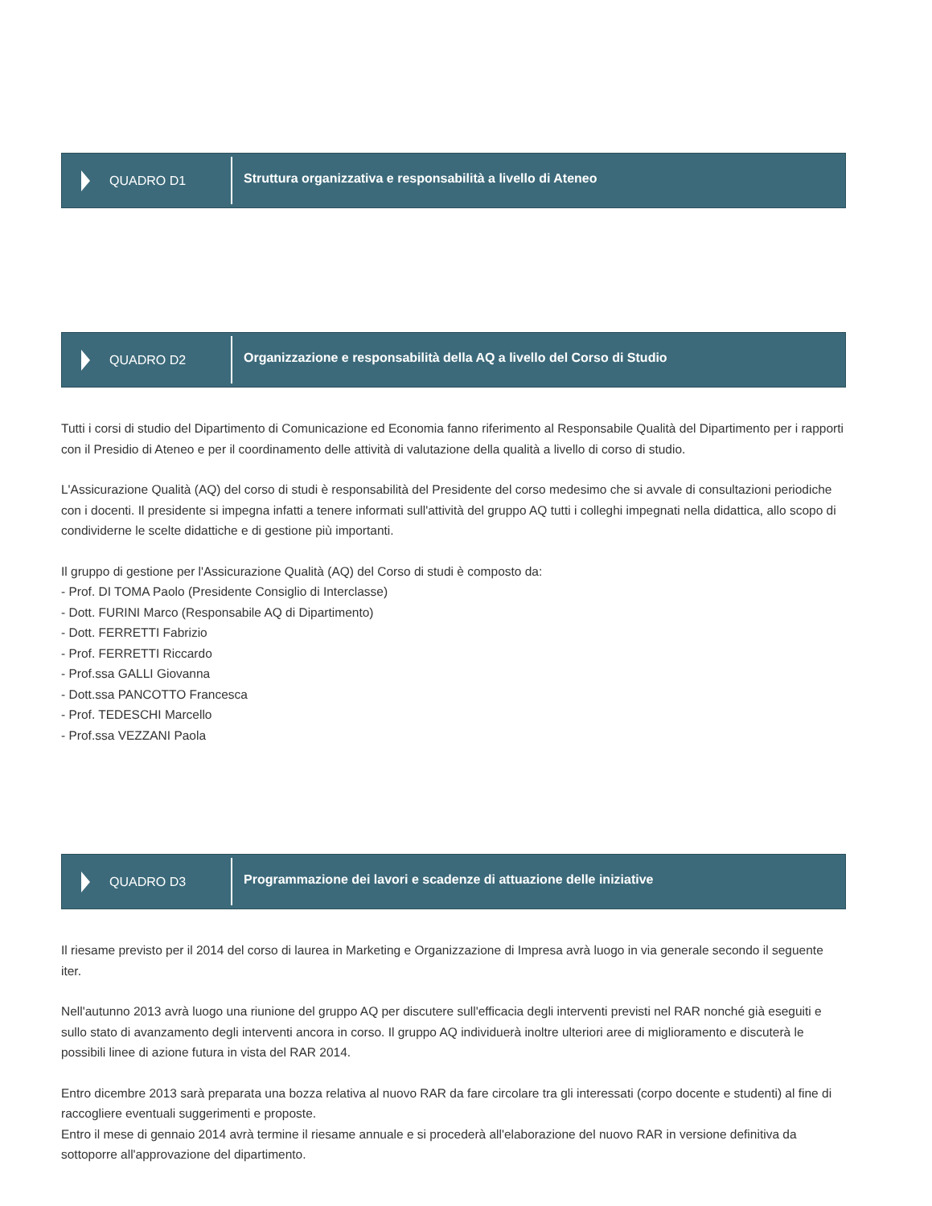QUADRO D1
Struttura organizzativa e responsabilità a livello di Ateneo
QUADRO D2
Organizzazione e responsabilità della AQ a livello del Corso di Studio
Tutti i corsi di studio del Dipartimento di Comunicazione ed Economia fanno riferimento al Responsabile Qualità del Dipartimento per i rapporti con il Presidio di Ateneo e per il coordinamento delle attività di valutazione della qualità a livello di corso di studio.
L'Assicurazione Qualità (AQ) del corso di studi è responsabilità del Presidente del corso medesimo che si avvale di consultazioni periodiche con i docenti. Il presidente si impegna infatti a tenere informati sull'attività del gruppo AQ tutti i colleghi impegnati nella didattica, allo scopo di condividerne le scelte didattiche e di gestione più importanti.
Il gruppo di gestione per l'Assicurazione Qualità (AQ) del Corso di studi è composto da:
- Prof. DI TOMA Paolo (Presidente Consiglio di Interclasse)
- Dott. FURINI Marco (Responsabile AQ di Dipartimento)
- Dott. FERRETTI Fabrizio
- Prof. FERRETTI Riccardo
- Prof.ssa GALLI Giovanna
- Dott.ssa PANCOTTO Francesca
- Prof. TEDESCHI Marcello
- Prof.ssa VEZZANI Paola
QUADRO D3
Programmazione dei lavori e scadenze di attuazione delle iniziative
Il riesame previsto per il 2014 del corso di laurea in Marketing e Organizzazione di Impresa avrà luogo in via generale secondo il seguente iter.
Nell'autunno 2013 avrà luogo una riunione del gruppo AQ per discutere sull'efficacia degli interventi previsti nel RAR nonché già eseguiti e sullo stato di avanzamento degli interventi ancora in corso. Il gruppo AQ individuerà inoltre ulteriori aree di miglioramento e discuterà le possibili linee di azione futura in vista del RAR 2014.
Entro dicembre 2013 sarà preparata una bozza relativa al nuovo RAR da fare circolare tra gli interessati (corpo docente e studenti) al fine di raccogliere eventuali suggerimenti e proposte.
Entro il mese di gennaio 2014 avrà termine il riesame annuale e si procederà all'elaborazione del nuovo RAR in versione definitiva da sottoporre all'approvazione del dipartimento.